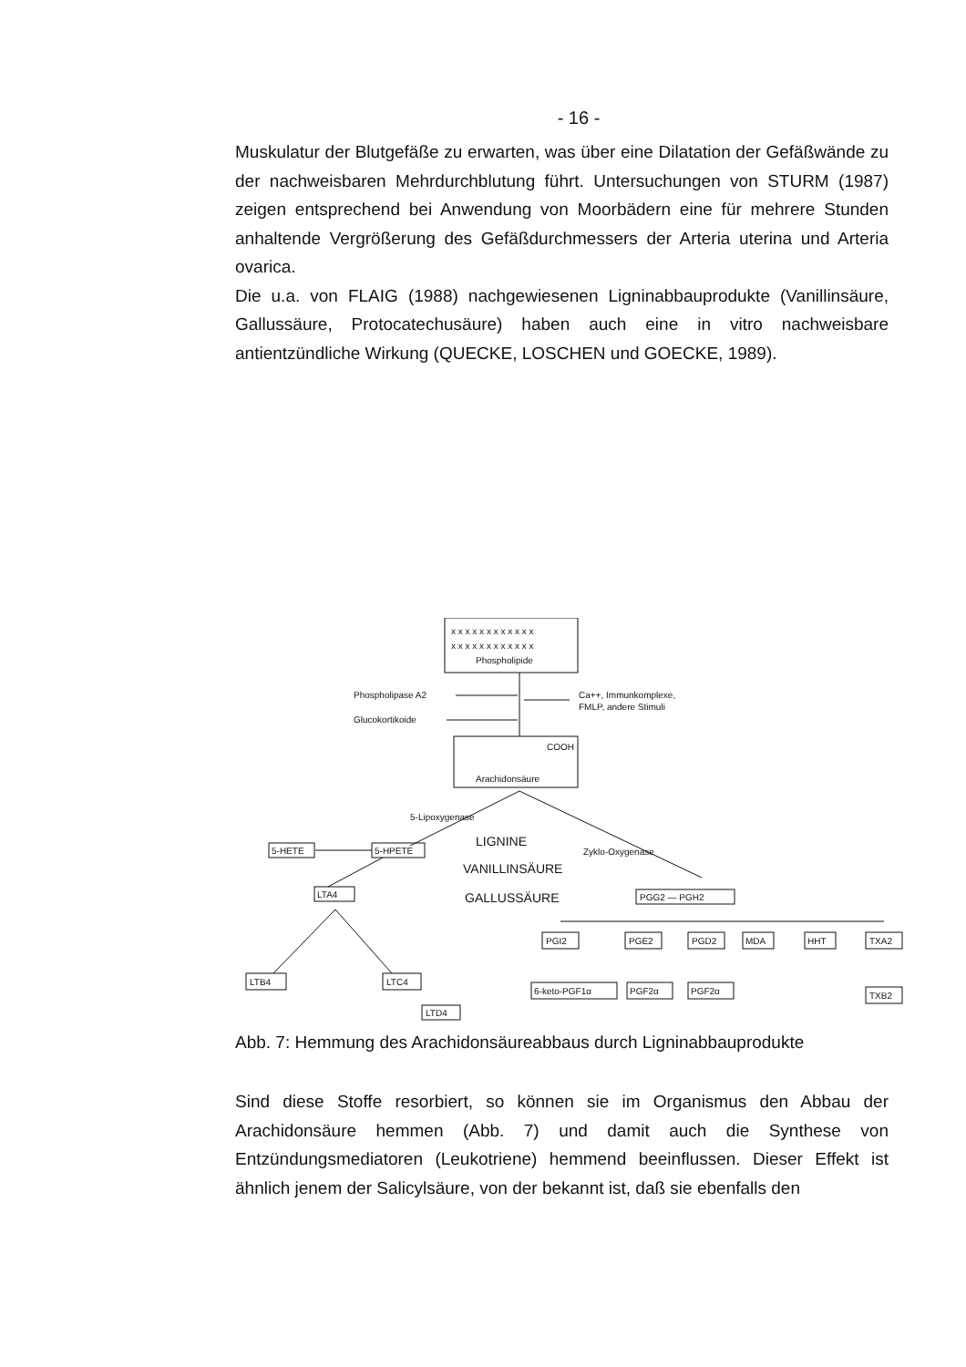- 16 -
Muskulatur der Blutgefäße zu erwarten, was über eine Dilatation der Gefäßwände zu der nachweisbaren Mehrdurchblutung führt. Untersuchungen von STURM (1987) zeigen entsprechend bei Anwendung von Moorbädern eine für mehrere Stunden anhaltende Vergrößerung des Gefäßdurchmessers der Arteria uterina und Arteria ovarica.
Die u.a. von FLAIG (1988) nachgewiesenen Ligninabbauprodukte (Vanillinsäure, Gallussäure, Protocatechusäure) haben auch eine in vitro nachweisbare antientzündliche Wirkung (QUECKE, LOSCHEN und GOECKE, 1989).
Phospholipide
x x x x x x x x x x x x
x x x x x x x x x x x x
Phospholipase A2
Glucokortikoide
Ca++, Immunkomplexe,
FMLP, andere Stimuli
Arachidonsäure
COOH
5-Lipoxygenase
Zyklo-Oxygenase
5-HETE
5-HPETE
LIGNINE
VANILLINSÄURE
GALLUSSÄURE
LTA4
PGG2 — PGH2
LTB4
LTC4
LTD4
PGI2
PGE2
PGD2
MDA
HHT
TXA2
6-keto-PGF1α
PGF2α
PGF2α
TXB2
Abb. 7: Hemmung des Arachidonsäureabbaus durch Ligninabbauprodukte
Sind diese Stoffe resorbiert, so können sie im Organismus den Abbau der Arachidonsäure hemmen (Abb. 7) und damit auch die Synthese von Entzündungsmediatoren (Leukotriene) hemmend beeinflussen. Dieser Effekt ist ähnlich jenem der Salicylsäure, von der bekannt ist, daß sie ebenfalls den